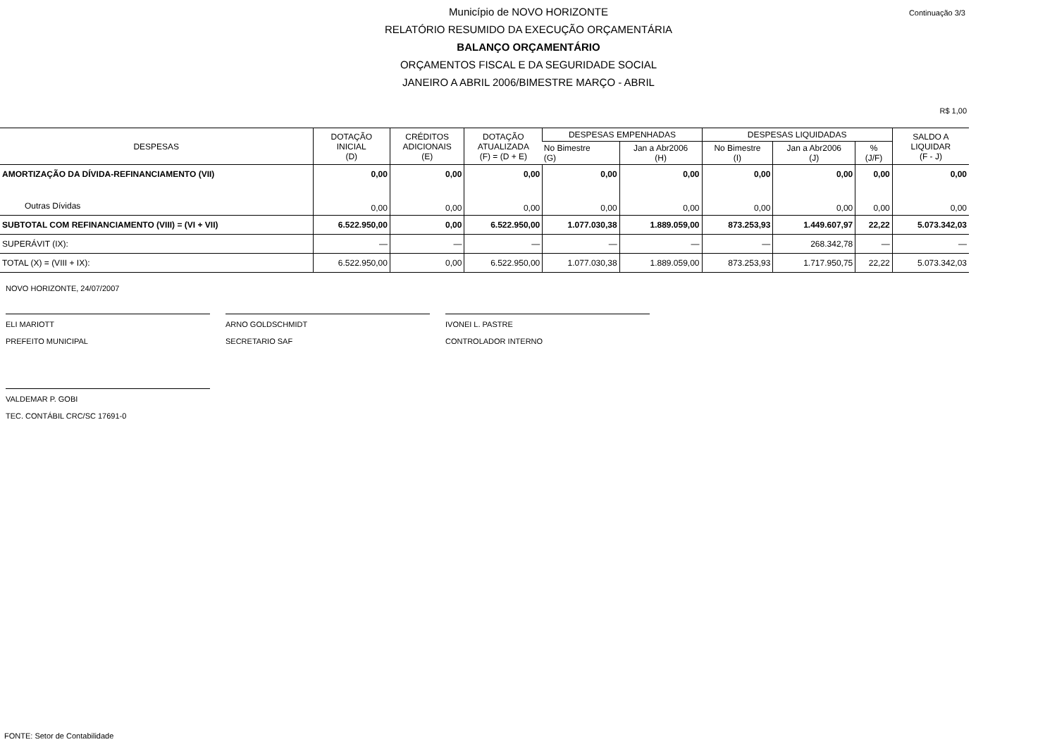Continuação 3/3
Município de NOVO HORIZONTE
RELATÓRIO RESUMIDO DA EXECUÇÃO ORÇAMENTÁRIA
BALANÇO ORÇAMENTÁRIO
ORÇAMENTOS FISCAL E DA SEGURIDADE SOCIAL
JANEIRO A ABRIL 2006/BIMESTRE MARÇO - ABRIL
R$ 1,00
| DESPESAS | DOTAÇÃO INICIAL (D) | CRÉDITOS ADICIONAIS (E) | DOTAÇÃO ATUALIZADA (F) = (D + E) | DESPESAS EMPENHADAS | | DESPESAS LIQUIDADAS | | | SALDO A LIQUIDAR (F - J) |
| --- | --- | --- | --- | --- | --- | --- | --- | --- | --- |
| | | | | No Bimestre (G) | Jan a Abr2006 (H) | No Bimestre (I) | Jan a Abr2006 (J) | % (J/F) | |
| AMORTIZAÇÃO DA DÍVIDA-REFINANCIAMENTO (VII) | 0,00 | 0,00 | 0,00 | 0,00 | 0,00 | 0,00 | 0,00 | 0,00 | 0,00 |
| Outras Dívidas | 0,00 | 0,00 | 0,00 | 0,00 | 0,00 | 0,00 | 0,00 | 0,00 | 0,00 |
| SUBTOTAL COM REFINANCIAMENTO (VIII) = (VI + VII) | 6.522.950,00 | 0,00 | 6.522.950,00 | 1.077.030,38 | 1.889.059,00 | 873.253,93 | 1.449.607,97 | 22,22 | 5.073.342,03 |
| SUPERÁVIT (IX): | — | — | — | — | — | — | 268.342,78 | — | — |
| TOTAL (X) = (VIII + IX): | 6.522.950,00 | 0,00 | 6.522.950,00 | 1.077.030,38 | 1.889.059,00 | 873.253,93 | 1.717.950,75 | 22,22 | 5.073.342,03 |
NOVO HORIZONTE, 24/07/2007
ELI MARIOTT
PREFEITO MUNICIPAL
ARNO GOLDSCHMIDT
SECRETARIO SAF
IVONEI L. PASTRE
CONTROLADOR INTERNO
VALDEMAR P. GOBI
TEC. CONTÁBIL CRC/SC 17691-0
FONTE: Setor de Contabilidade